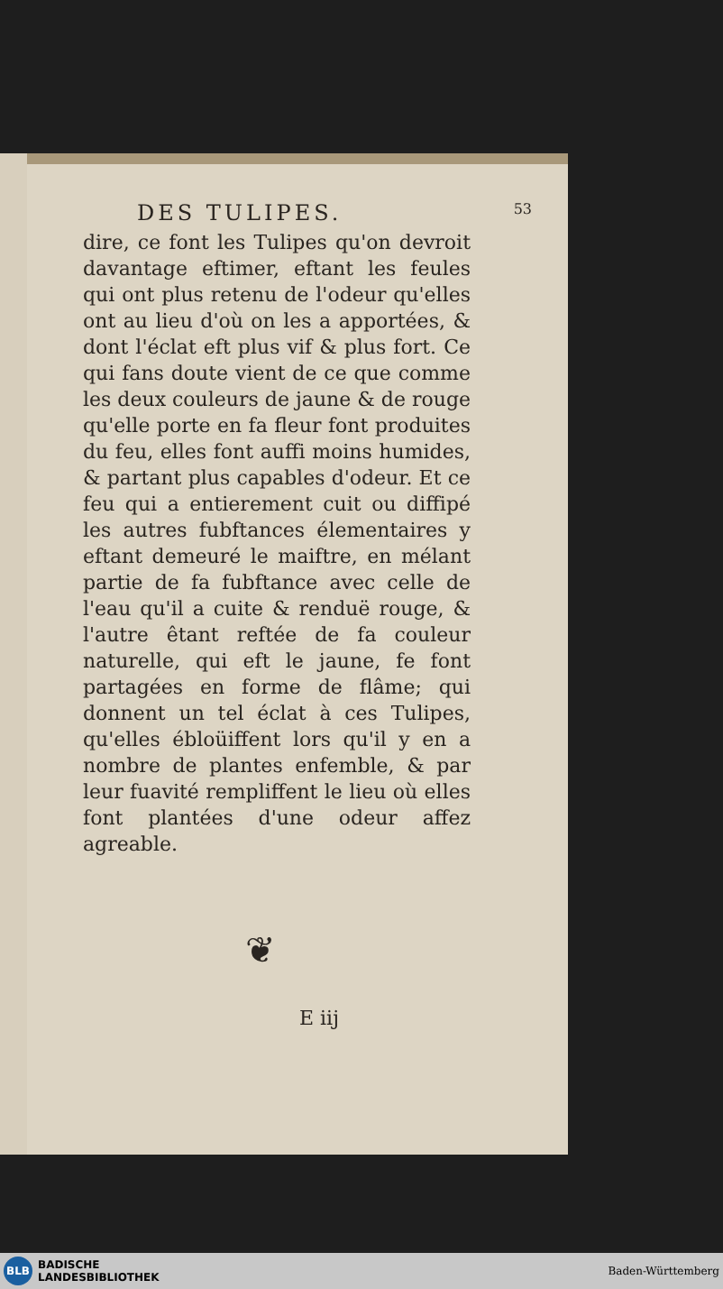DES TULIPES. 53
dire, ce font les Tulipes qu'on devroit davantage eftimer, eftant les feules qui ont plus retenu de l'odeur qu'elles ont au lieu d'où on les a apportées, & dont l'éclat eft plus vif & plus fort. Ce qui fans doute vient de ce que comme les deux couleurs de jaune & de rouge qu'elle porte en fa fleur font produites du feu, elles font auffi moins humides, & partant plus capables d'odeur. Et ce feu qui a entierement cuit ou diffipé les autres fubftances élementaires y eftant demeuré le maiftre, en mélant partie de fa fubftance avec celle de l'eau qu'il a cuite & renduë rouge, & l'autre êtant reftée de fa couleur naturelle, qui eft le jaune, fe font partagées en forme de flâme; qui donnent un tel éclat à ces Tulipes, qu'elles ébloüiffent lors qu'il y en a nombre de plantes enfemble, & par leur fuavité rempliffent le lieu où elles font plantées d'une odeur affez agreable.
❦
E iij
BLB
BADISCHE
LANDESBIBLIOTHEK
Baden-Württemberg